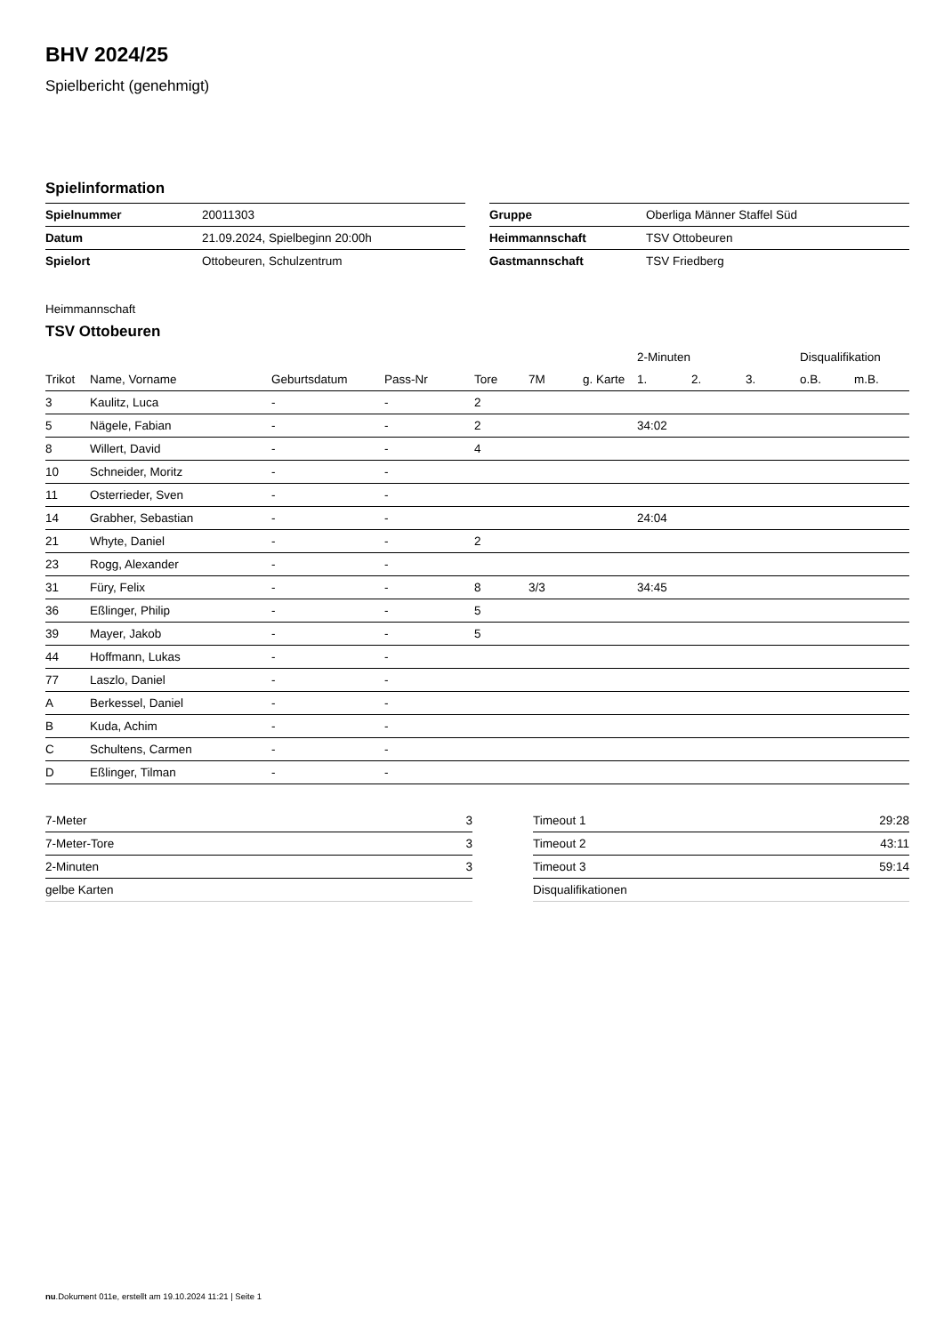BHV 2024/25
Spielbericht (genehmigt)
Spielinformation
| Spielnummer | 20011303 |
| Datum | 21.09.2024, Spielbeginn 20:00h |
| Spielort | Ottobeuren, Schulzentrum |
| Gruppe | Oberliga Männer Staffel Süd |
| Heimmannschaft | TSV Ottobeuren |
| Gastmannschaft | TSV Friedberg |
Heimmannschaft
TSV Ottobeuren
| | | | | | | | 2-Minuten | | | Disqualifikation | |
| --- | --- | --- | --- | --- | --- | --- | --- | --- | --- | --- | --- |
| Trikot | Name, Vorname | Geburtsdatum | Pass-Nr | Tore | 7M | g. Karte | 1. | 2. | 3. | o.B. | m.B. |
| 3 | Kaulitz, Luca | - | - | 2 | | | | | | | |
| 5 | Nägele, Fabian | - | - | 2 | | | 34:02 | | | | |
| 8 | Willert, David | - | - | 4 | | | | | | | |
| 10 | Schneider, Moritz | - | - | | | | | | | | |
| 11 | Osterrieder, Sven | - | - | | | | | | | | |
| 14 | Grabher, Sebastian | - | - | | | | 24:04 | | | | |
| 21 | Whyte, Daniel | - | - | 2 | | | | | | | |
| 23 | Rogg, Alexander | - | - | | | | | | | | |
| 31 | Füry, Felix | - | - | 8 | 3/3 | | 34:45 | | | | |
| 36 | Eßlinger, Philip | - | - | 5 | | | | | | | |
| 39 | Mayer, Jakob | - | - | 5 | | | | | | | |
| 44 | Hoffmann, Lukas | - | - | | | | | | | | |
| 77 | Laszlo, Daniel | - | - | | | | | | | | |
| A | Berkessel, Daniel | - | - | | | | | | | | |
| B | Kuda, Achim | - | - | | | | | | | | |
| C | Schultens, Carmen | - | - | | | | | | | | |
| D | Eßlinger, Tilman | - | - | | | | | | | | |
| 7-Meter | 3 |
| 7-Meter-Tore | 3 |
| 2-Minuten | 3 |
| gelbe Karten | |
| Timeout 1 | 29:28 |
| Timeout 2 | 43:11 |
| Timeout 3 | 59:14 |
| Disqualifikationen | |
nu.Dokument 011e, erstellt am 19.10.2024 11:21 | Seite 1